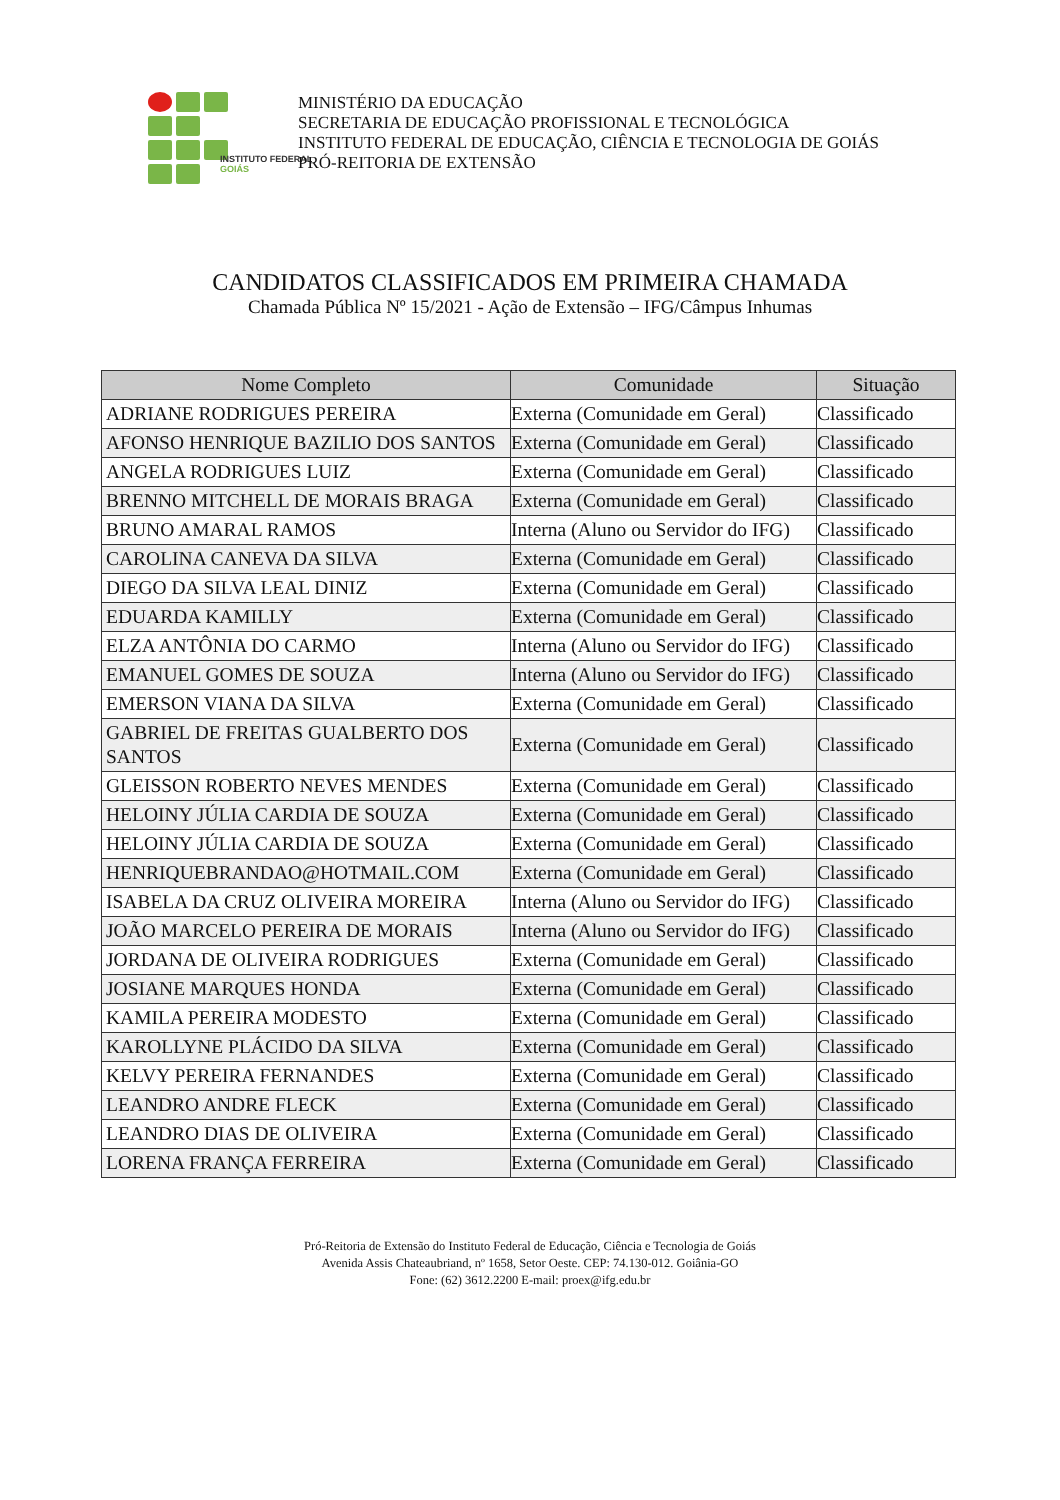INSTITUTO FEDERAL
GOIÁS
MINISTÉRIO DA EDUCAÇÃO
SECRETARIA DE EDUCAÇÃO PROFISSIONAL E TECNOLÓGICA
INSTITUTO FEDERAL DE EDUCAÇÃO, CIÊNCIA E TECNOLOGIA DE GOIÁS
PRÓ-REITORIA DE EXTENSÃO
CANDIDATOS CLASSIFICADOS EM PRIMEIRA CHAMADA
Chamada Pública Nº 15/2021 - Ação de Extensão – IFG/Câmpus Inhumas
| Nome Completo | Comunidade | Situação |
| --- | --- | --- |
| ADRIANE RODRIGUES PEREIRA | Externa (Comunidade em Geral) | Classificado |
| AFONSO HENRIQUE BAZILIO DOS SANTOS | Externa (Comunidade em Geral) | Classificado |
| ANGELA RODRIGUES LUIZ | Externa (Comunidade em Geral) | Classificado |
| BRENNO MITCHELL DE MORAIS BRAGA | Externa (Comunidade em Geral) | Classificado |
| BRUNO AMARAL RAMOS | Interna (Aluno ou Servidor do IFG) | Classificado |
| CAROLINA CANEVA DA SILVA | Externa (Comunidade em Geral) | Classificado |
| DIEGO DA SILVA LEAL DINIZ | Externa (Comunidade em Geral) | Classificado |
| EDUARDA KAMILLY | Externa (Comunidade em Geral) | Classificado |
| ELZA ANTÔNIA DO CARMO | Interna (Aluno ou Servidor do IFG) | Classificado |
| EMANUEL GOMES DE SOUZA | Interna (Aluno ou Servidor do IFG) | Classificado |
| EMERSON VIANA DA SILVA | Externa (Comunidade em Geral) | Classificado |
| GABRIEL DE FREITAS GUALBERTO DOS SANTOS | Externa (Comunidade em Geral) | Classificado |
| GLEISSON ROBERTO NEVES MENDES | Externa (Comunidade em Geral) | Classificado |
| HELOINY JÚLIA CARDIA DE SOUZA | Externa (Comunidade em Geral) | Classificado |
| HELOINY JÚLIA CARDIA DE SOUZA | Externa (Comunidade em Geral) | Classificado |
| HENRIQUEBRANDAO@HOTMAIL.COM | Externa (Comunidade em Geral) | Classificado |
| ISABELA DA CRUZ OLIVEIRA MOREIRA | Interna (Aluno ou Servidor do IFG) | Classificado |
| JOÃO MARCELO PEREIRA DE MORAIS | Interna (Aluno ou Servidor do IFG) | Classificado |
| JORDANA DE OLIVEIRA RODRIGUES | Externa (Comunidade em Geral) | Classificado |
| JOSIANE MARQUES HONDA | Externa (Comunidade em Geral) | Classificado |
| KAMILA PEREIRA MODESTO | Externa (Comunidade em Geral) | Classificado |
| KAROLLYNE PLÁCIDO DA SILVA | Externa (Comunidade em Geral) | Classificado |
| KELVY PEREIRA FERNANDES | Externa (Comunidade em Geral) | Classificado |
| LEANDRO ANDRE FLECK | Externa (Comunidade em Geral) | Classificado |
| LEANDRO DIAS DE OLIVEIRA | Externa (Comunidade em Geral) | Classificado |
| LORENA FRANÇA FERREIRA | Externa (Comunidade em Geral) | Classificado |
Pró-Reitoria de Extensão do Instituto Federal de Educação, Ciência e Tecnologia de Goiás
Avenida Assis Chateaubriand, nº 1658, Setor Oeste. CEP: 74.130-012. Goiânia-GO
Fone: (62) 3612.2200 E-mail: proex@ifg.edu.br